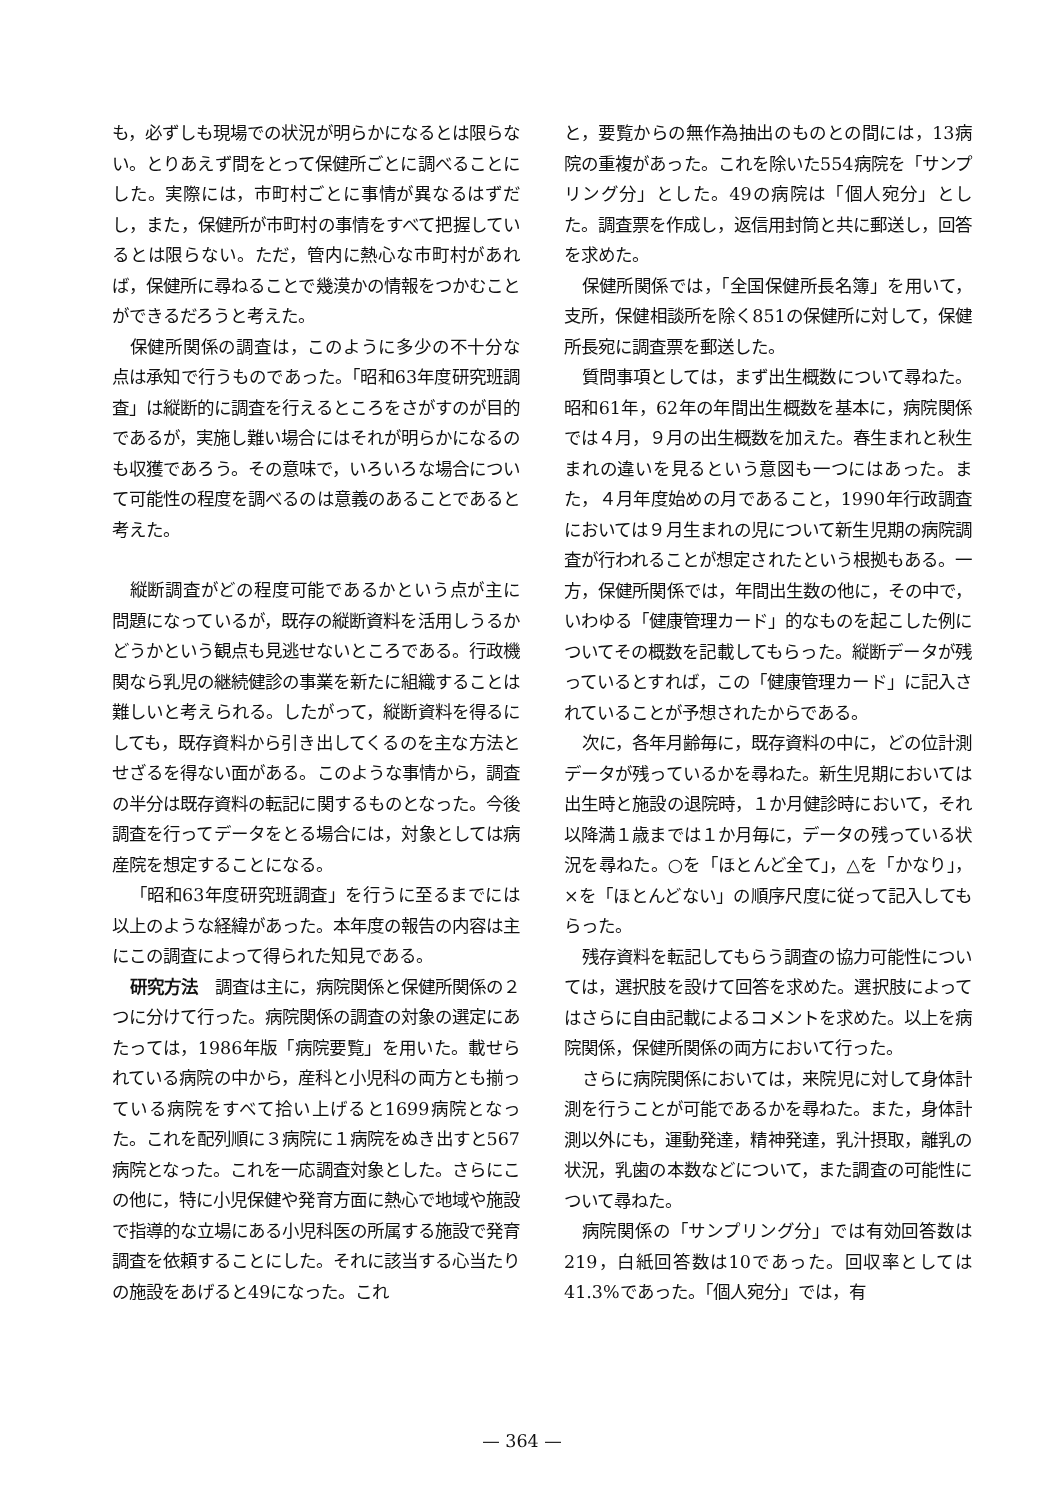も，必ずしも現場での状況が明らかになるとは限らない。とりあえず間をとって保健所ごとに調べることにした。実際には，市町村ごとに事情が異なるはずだし，また，保健所が市町村の事情をすべて把握しているとは限らない。ただ，管内に熱心な市町村があれば，保健所に尋ねることで幾漠かの情報をつかむことができるだろうと考えた。
保健所関係の調査は，このように多少の不十分な点は承知で行うものであった。「昭和63年度研究班調査」は縦断的に調査を行えるところをさがすのが目的であるが，実施し難い場合にはそれが明らかになるのも収獲であろう。その意味で，いろいろな場合について可能性の程度を調べるのは意義のあることであると考えた。
縦断調査がどの程度可能であるかという点が主に問題になっているが，既存の縦断資料を活用しうるかどうかという観点も見逃せないところである。行政機関なら乳児の継続健診の事業を新たに組織することは難しいと考えられる。したがって，縦断資料を得るにしても，既存資料から引き出してくるのを主な方法とせざるを得ない面がある。このような事情から，調査の半分は既存資料の転記に関するものとなった。今後調査を行ってデータをとる場合には，対象としては病産院を想定することになる。
「昭和63年度研究班調査」を行うに至るまでには以上のような経緯があった。本年度の報告の内容は主にこの調査によって得られた知見である。
研究方法　調査は主に，病院関係と保健所関係の２つに分けて行った。病院関係の調査の対象の選定にあたっては，1986年版「病院要覧」を用いた。載せられている病院の中から，産科と小児科の両方とも揃っている病院をすべて拾い上げると1699病院となった。これを配列順に３病院に１病院をぬき出すと567病院となった。これを一応調査対象とした。さらにこの他に，特に小児保健や発育方面に熱心で地域や施設で指導的な立場にある小児科医の所属する施設で発育調査を依頼することにした。それに該当する心当たりの施設をあげると49になった。これ
と，要覧からの無作為抽出のものとの間には，13病院の重複があった。これを除いた554病院を「サンプリング分」とした。49の病院は「個人宛分」とした。調査票を作成し，返信用封筒と共に郵送し，回答を求めた。
保健所関係では，「全国保健所長名簿」を用いて，支所，保健相談所を除く851の保健所に対して，保健所長宛に調査票を郵送した。
質問事項としては，まず出生概数について尋ねた。昭和61年，62年の年間出生概数を基本に，病院関係では４月，９月の出生概数を加えた。春生まれと秋生まれの違いを見るという意図も一つにはあった。また，４月年度始めの月であること，1990年行政調査においては９月生まれの児について新生児期の病院調査が行われることが想定されたという根拠もある。一方，保健所関係では，年間出生数の他に，その中で，いわゆる「健康管理カード」的なものを起こした例についてその概数を記載してもらった。縦断データが残っているとすれば，この「健康管理カード」に記入されていることが予想されたからである。
次に，各年月齢毎に，既存資料の中に，どの位計測データが残っているかを尋ねた。新生児期においては出生時と施設の退院時，１か月健診時において，それ以降満１歳までは１か月毎に，データの残っている状況を尋ねた。○を「ほとんど全て」，△を「かなり」，×を「ほとんどない」の順序尺度に従って記入してもらった。
残存資料を転記してもらう調査の協力可能性については，選択肢を設けて回答を求めた。選択肢によってはさらに自由記載によるコメントを求めた。以上を病院関係，保健所関係の両方において行った。
さらに病院関係においては，来院児に対して身体計測を行うことが可能であるかを尋ねた。また，身体計測以外にも，運動発達，精神発達，乳汁摂取，離乳の状況，乳歯の本数などについて，また調査の可能性について尋ねた。
病院関係の「サンプリング分」では有効回答数は219，白紙回答数は10であった。回収率としては41.3%であった。「個人宛分」では，有
— 364 —